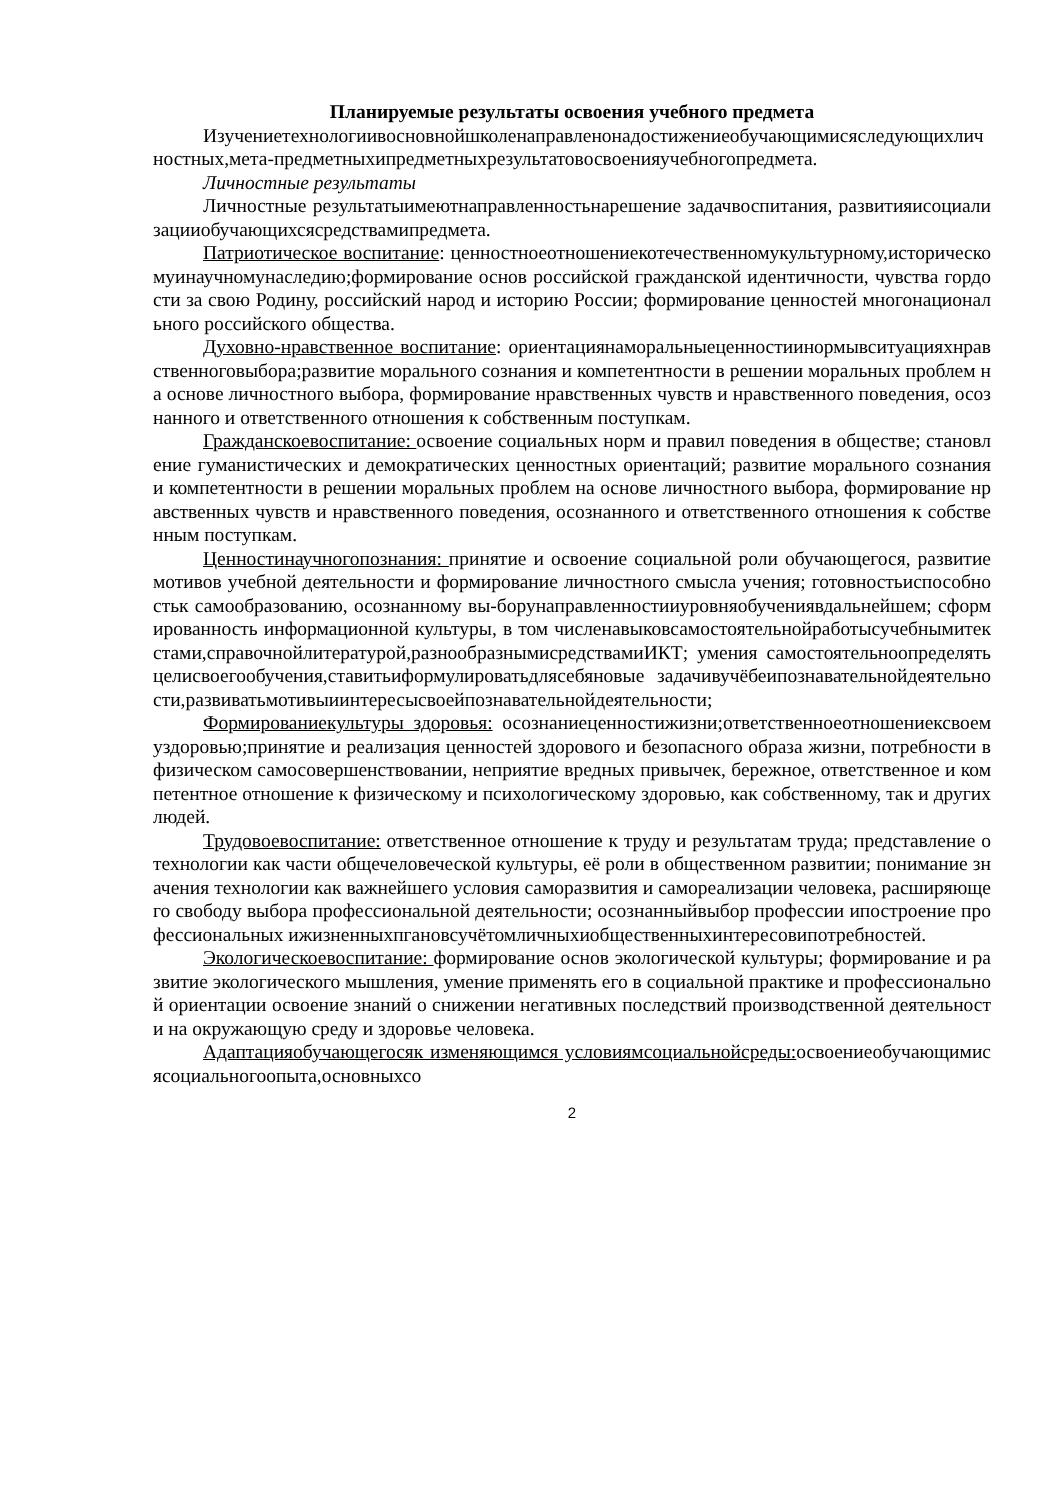Планируемые результаты освоения учебного предмета
Изучениетехнологиивосновнойшколенаправленонадостижениеобучающимисяследующихличностных,мета-предметныхипредметныхрезультатовосвоенияучебногопредмета.
Личностные результаты
Личностные результатыимеютнаправленностьнарешение задачвоспитания, развитияисоциализацииобучающихсясредствамипредмета.
Патриотическое воспитание: ценностноеотношениекотечественномукультурному,историческомуинаучномунаследию;формирование основ российской гражданской идентичности, чувства гордости за свою Родину, российский народ и историю России; формирование ценностей многонационального российского общества.
Духовно-нравственное воспитание: ориентациянаморальныеценностиинормывситуацияхнравственноговыбора;развитие морального сознания и компетентности в решении моральных проблем на основе личностного выбора, формирование нравственных чувств и нравственного поведения, осознанного и ответственного отношения к собственным поступкам.
Гражданскоевоспитание: освоение социальных норм и правил поведения в обществе; становление гуманистических и демократических ценностных ориентаций; развитие морального сознания и компетентности в решении моральных проблем на основе личностного выбора, формирование нравственных чувств и нравственного поведения, осознанного и ответственного отношения к собственным поступкам.
Ценностинаучногопознания: принятие и освоение социальной роли обучающегося, развитие мотивов учебной деятельности и формирование личностного смысла учения; готовностьиспособностьк самообразованию, осознанному вы-борунаправленностииуровняобучениявдальнейшем; сформированность информационной культуры, в том численавыковсамостоятельнойработысучебнымитекстами,справочнойлитературой,разнообразнымисредствамиИКТ; умения самостоятельноопределятьцелисвоегообучения,ставитьиформулироватьдлясебяновые задачивучёбеипознавательнойдеятельности,развиватьмотивыиинтересысвоейпознавательнойдеятельности;
Формированиекультуры здоровья: осознаниеценностижизни;ответственноеотношениексвоемуздоровью;принятие и реализация ценностей здорового и безопасного образа жизни, потребности в физическом самосовершенствовании, неприятие вредных привычек, бережное, ответственное и компетентное отношение к физическому и психологическому здоровью, как собственному, так и других людей.
Трудовоевоспитание: ответственное отношение к труду и результатам труда; представление о технологии как части общечеловеческой культуры, её роли в общественном развитии; понимание значения технологии как важнейшего условия саморазвития и самореализации человека, расширяющего свободу выбора профессиональной деятельности; осознанныйвыбор профессии ипостроение профессиональных ижизненныхпгановсучётомличныхиобщественныхинтересовипотребностей.
Экологическоевоспитание: формирование основ экологической культуры; формирование и развитие экологического мышления, умение применять его в социальной практике и профессиональной ориентации освоение знаний о снижении негативных последствий производственной деятельности на окружающую среду и здоровье человека.
Адаптацияобучающегосяк изменяющимся условиямсоциальнойсреды: освоениеобучающимисясоциальногоопыта,основныхсо
2